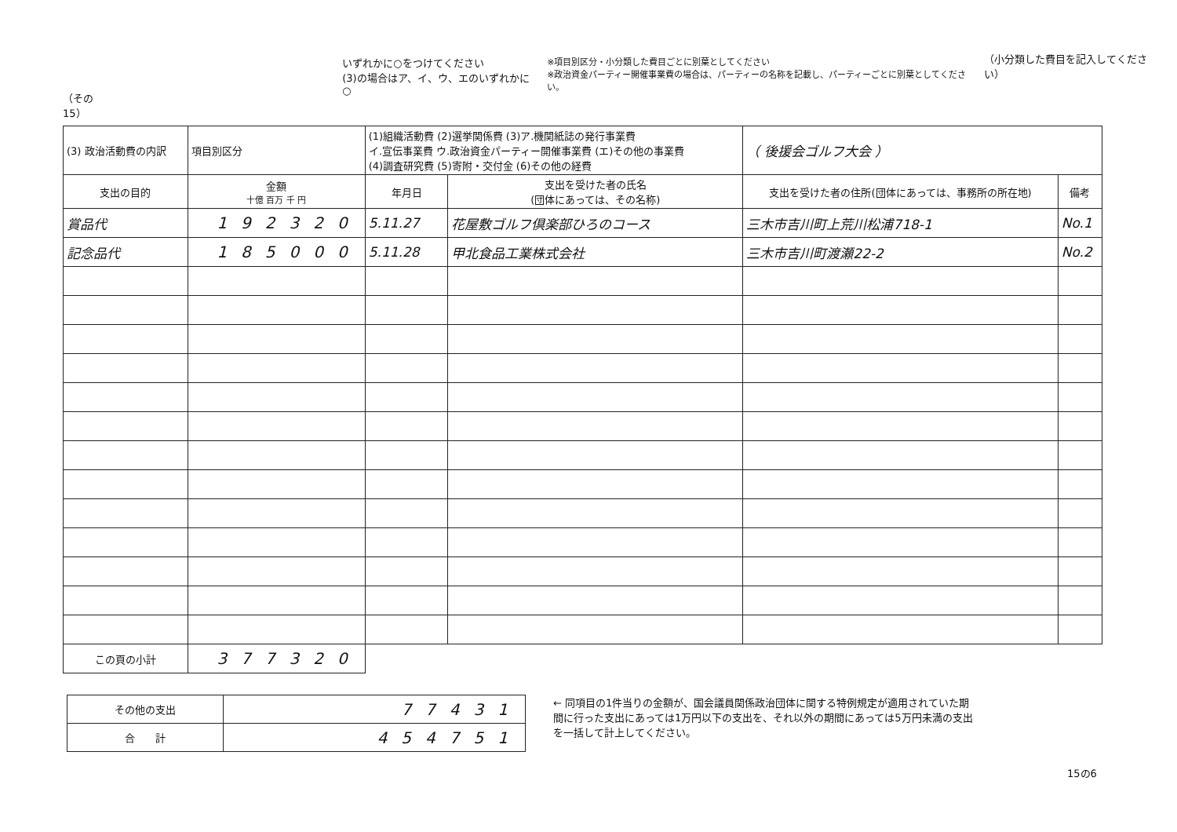（その15）
いずれかに○をつけてください
(3)の場合はア、イ、ウ、エのいずれかに○
※項目別区分・小分類した費目ごとに別葉としてください
※政治資金パーティー開催事業費の場合は、パーティーの名称を記載し、パーティーごとに別葉としてください。
（小分類した費目を記入してください）
| (3) 政治活動費の内訳 | | 項目別区分 | (1)組織活動費 (2)選挙関係費 (3)ア.機関紙誌の発行事業費 イ.宣伝事業費 ウ.政治資金パーティー開催事業費 (エ)その他の事業費 (4)調査研究費 (5)寄附・交付金 (6)その他の経費 | | （ 後援会ゴルフ大会 ） | |
| 支出の目的 | 金額 十億 百万 千 円 | | 年月日 | 支出を受けた者の氏名 (団体にあっては、その名称) | 支出を受けた者の住所(団体にあっては、事務所の所在地) | 備考 |
| 賞品代 | 192320 | | 5.11.27 | 花屋敷ゴルフ倶楽部ひろのコース | 三木市吉川町上荒川松浦718-1 | No.1 |
| 記念品代 | 185000 | | 5.11.28 | 甲北食品工業株式会社 | 三木市吉川町渡瀬22-2 | No.2 |
| この頁の小計 | 377320 | | | | | |
| その他の支出 | 77431 |
| 合 計 | 454751 |
← 同項目の1件当りの金額が、国会議員関係政治団体に関する特例規定が適用されていた期間に行った支出にあっては1万円以下の支出を、それ以外の期間にあっては5万円未満の支出を一括して計上してください。
15の6